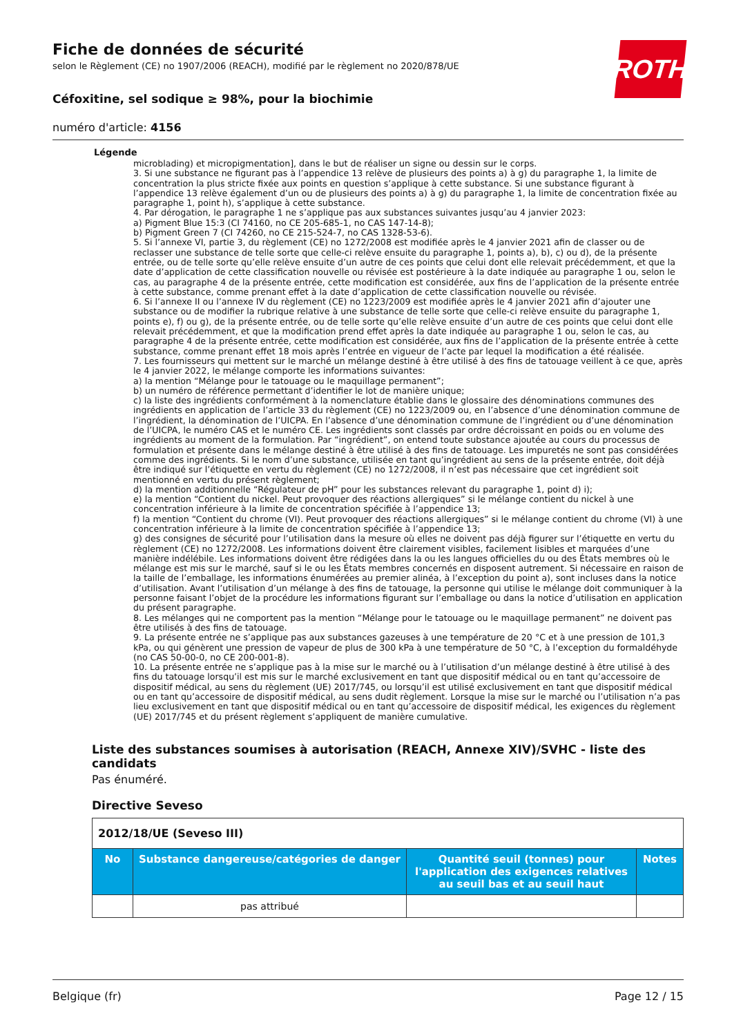ROTH
Fiche de données de sécurité
selon le Règlement (CE) no 1907/2006 (REACH), modifié par le règlement no 2020/878/UE
Céfoxitine, sel sodique ≥ 98%, pour la biochimie
numéro d'article: 4156
Légende
microblading) et micropigmentation], dans le but de réaliser un signe ou dessin sur le corps.
3. Si une substance ne figurant pas à l’appendice 13 relève de plusieurs des points a) à g) du paragraphe 1, la limite de concentration la plus stricte fixée aux points en question s’applique à cette substance. Si une substance figurant à l’appendice 13 relève également d’un ou de plusieurs des points a) à g) du paragraphe 1, la limite de concentration fixée au paragraphe 1, point h), s’applique à cette substance.
4. Par dérogation, le paragraphe 1 ne s’applique pas aux substances suivantes jusqu’au 4 janvier 2023:
a) Pigment Blue 15:3 (CI 74160, no CE 205-685-1, no CAS 147-14-8);
b) Pigment Green 7 (CI 74260, no CE 215-524-7, no CAS 1328-53-6).
5. Si l’annexe VI, partie 3, du règlement (CE) no 1272/2008 est modifiée après le 4 janvier 2021 afin de classer ou de reclasser une substance de telle sorte que celle-ci relève ensuite du paragraphe 1, points a), b), c) ou d), de la présente entrée, ou de telle sorte qu’elle relève ensuite d’un autre de ces points que celui dont elle relevait précédemment, et que la date d’application de cette classification nouvelle ou révisée est postérieure à la date indiquée au paragraphe 1 ou, selon le cas, au paragraphe 4 de la présente entrée, cette modification est considérée, aux fins de l’application de la présente entrée à cette substance, comme prenant effet à la date d’application de cette classification nouvelle ou révisée.
6. Si l’annexe II ou l’annexe IV du règlement (CE) no 1223/2009 est modifiée après le 4 janvier 2021 afin d’ajouter une substance ou de modifier la rubrique relative à une substance de telle sorte que celle-ci relève ensuite du paragraphe 1, points e), f) ou g), de la présente entrée, ou de telle sorte qu’elle relève ensuite d’un autre de ces points que celui dont elle relevait précédemment, et que la modification prend effet après la date indiquée au paragraphe 1 ou, selon le cas, au paragraphe 4 de la présente entrée, cette modification est considérée, aux fins de l’application de la présente entrée à cette substance, comme prenant effet 18 mois après l’entrée en vigueur de l’acte par lequel la modification a été réalisée.
7. Les fournisseurs qui mettent sur le marché un mélange destiné à être utilisé à des fins de tatouage veillent à ce que, après le 4 janvier 2022, le mélange comporte les informations suivantes:
a) la mention “Mélange pour le tatouage ou le maquillage permanent”;
b) un numéro de référence permettant d’identifier le lot de manière unique;
c) la liste des ingrédients conformément à la nomenclature établie dans le glossaire des dénominations communes des ingrédients en application de l’article 33 du règlement (CE) no 1223/2009 ou, en l’absence d’une dénomination commune de l’ingrédient, la dénomination de l’UICPA. En l’absence d’une dénomination commune de l’ingrédient ou d’une dénomination de l’UICPA, le numéro CAS et le numéro CE. Les ingrédients sont classés par ordre décroissant en poids ou en volume des ingrédients au moment de la formulation. Par “ingrédient”, on entend toute substance ajoutée au cours du processus de formulation et présente dans le mélange destiné à être utilisé à des fins de tatouage. Les impuretés ne sont pas considérées comme des ingrédients. Si le nom d’une substance, utilisée en tant qu’ingrédient au sens de la présente entrée, doit déjà être indiqué sur l’étiquette en vertu du règlement (CE) no 1272/2008, il n’est pas nécessaire que cet ingrédient soit mentionné en vertu du présent règlement;
d) la mention additionnelle “Régulateur de pH” pour les substances relevant du paragraphe 1, point d) i);
e) la mention “Contient du nickel. Peut provoquer des réactions allergiques” si le mélange contient du nickel à une concentration inférieure à la limite de concentration spécifiée à l’appendice 13;
f) la mention “Contient du chrome (VI). Peut provoquer des réactions allergiques” si le mélange contient du chrome (VI) à une concentration inférieure à la limite de concentration spécifiée à l’appendice 13;
g) des consignes de sécurité pour l’utilisation dans la mesure où elles ne doivent pas déjà figurer sur l’étiquette en vertu du règlement (CE) no 1272/2008. Les informations doivent être clairement visibles, facilement lisibles et marquées d’une manière indélébile. Les informations doivent être rédigées dans la ou les langues officielles du ou des États membres où le mélange est mis sur le marché, sauf si le ou les États membres concernés en disposent autrement. Si nécessaire en raison de la taille de l’emballage, les informations énumérées au premier alinéa, à l’exception du point a), sont incluses dans la notice d’utilisation. Avant l’utilisation d’un mélange à des fins de tatouage, la personne qui utilise le mélange doit communiquer à la personne faisant l’objet de la procédure les informations figurant sur l’emballage ou dans la notice d’utilisation en application du présent paragraphe.
8. Les mélanges qui ne comportent pas la mention “Mélange pour le tatouage ou le maquillage permanent” ne doivent pas être utilisés à des fins de tatouage.
9. La présente entrée ne s’applique pas aux substances gazeuses à une température de 20 °C et à une pression de 101,3 kPa, ou qui génèrent une pression de vapeur de plus de 300 kPa à une température de 50 °C, à l’exception du formaldéhyde (no CAS 50-00-0, no CE 200-001-8).
10. La présente entrée ne s’applique pas à la mise sur le marché ou à l’utilisation d’un mélange destiné à être utilisé à des fins du tatouage lorsqu’il est mis sur le marché exclusivement en tant que dispositif médical ou en tant qu’accessoire de dispositif médical, au sens du règlement (UE) 2017/745, ou lorsqu’il est utilisé exclusivement en tant que dispositif médical ou en tant qu’accessoire de dispositif médical, au sens dudit règlement. Lorsque la mise sur le marché ou l’utilisation n’a pas lieu exclusivement en tant que dispositif médical ou en tant qu’accessoire de dispositif médical, les exigences du règlement (UE) 2017/745 et du présent règlement s’appliquent de manière cumulative.
Liste des substances soumises à autorisation (REACH, Annexe XIV)/SVHC - liste des candidats
Pas énuméré.
Directive Seveso
| 2012/18/UE (Seveso III) | | | |
| No | Substance dangereuse/catégories de danger | Quantité seuil (tonnes) pour l'application des exigences relatives au seuil bas et au seuil haut | Notes |
| | pas attribué | | |
Belgique (fr) Page 12 / 15